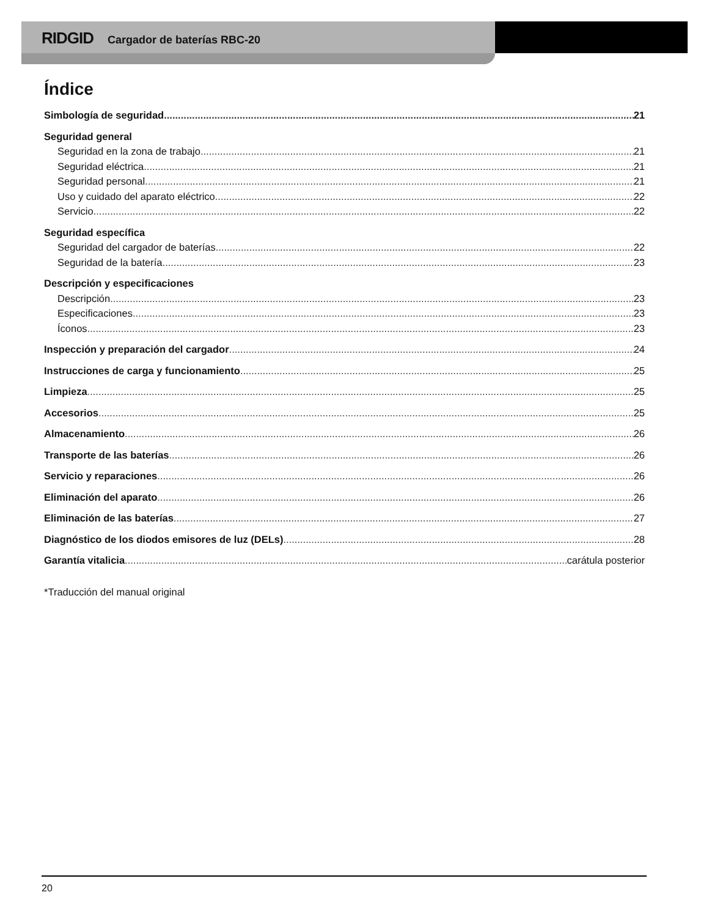RIDGID Cargador de baterías RBC-20
Índice
Simbología de seguridad 21
Seguridad general
Seguridad en la zona de trabajo 21
Seguridad eléctrica 21
Seguridad personal 21
Uso y cuidado del aparato eléctrico 22
Servicio 22
Seguridad específica
Seguridad del cargador de baterías 22
Seguridad de la batería 23
Descripción y especificaciones
Descripción 23
Especificaciones 23
Íconos 23
Inspección y preparación del cargador 24
Instrucciones de carga y funcionamiento 25
Limpieza 25
Accesorios 25
Almacenamiento 26
Transporte de las baterías 26
Servicio y reparaciones 26
Eliminación del aparato 26
Eliminación de las baterías 27
Diagnóstico de los diodos emisores de luz (DELs) 28
Garantía vitalicia carátula posterior
*Traducción del manual original
20